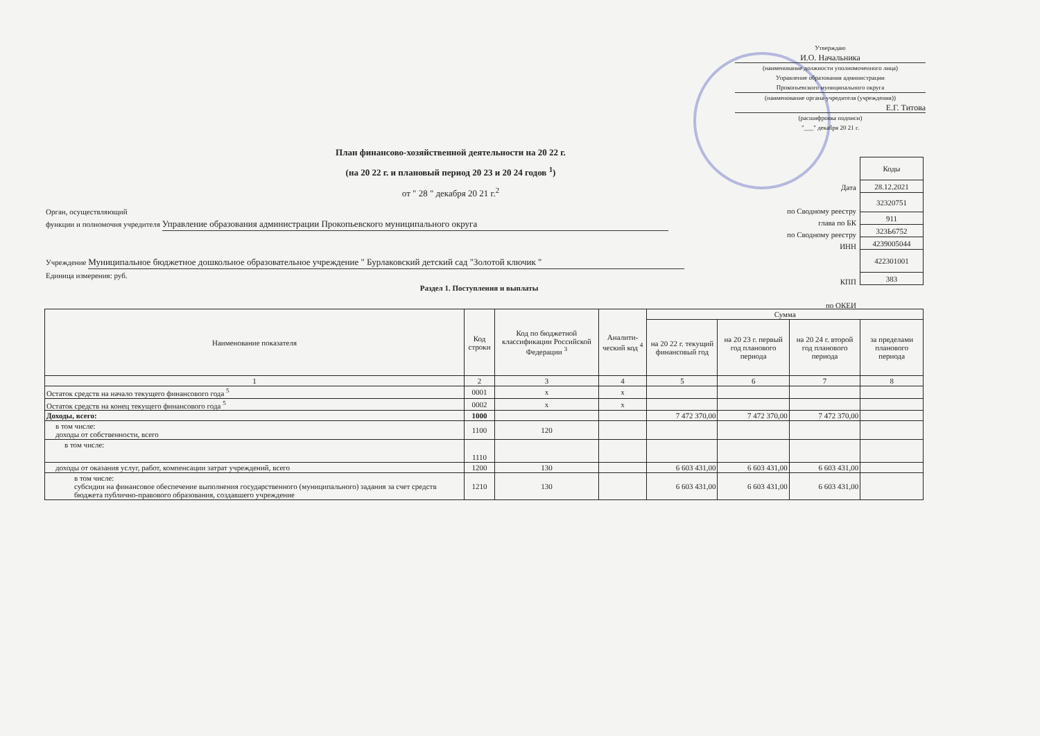Утверждаю
И.О. Начальника
(наименование должности уполномоченного лица)
Управление образования администрации
Прокопьевского муниципального округа
(наименование органа-учредителя (учреждения))
Е.Г. Титова
(расшифровка подписи)
"___" декабря 20 21 г.
План финансово-хозяйственной деятельности на 20 22 г.
(на 20 22 г. и плановый период 20 23 и 20 24 годов <sup>1</sup>)
от " 28 " декабря 20 21 г.<sup>2</sup>
| Коды |
| 28.12.2021 |
| 32320751 |
| 911 |
| 323Ь6752 |
| 4239005044 |
| 422301001 |
| 383 |
Дата
по Сводному реестру
глава по БК
по Сводному реестру
ИНН
КПП
по ОКЕИ
Орган, осуществляющий
функции и полномочия учредителя Управление образования администрации Прокопьевского муниципального округа
Учреждение Муниципальное бюджетное дошкольное образовательное учреждение " Бурлаковский детский сад "Золотой ключик "
Единица измерения: руб.
Раздел 1. Поступления и выплаты
| Наименование показателя | Код строки | Код по бюджетной классификации Российской Федерации <sup>3</sup> | Аналити-ческий код <sup>4</sup> | Сумма | | | |
| --- | --- | --- | --- | --- | --- | --- | --- |
| | | | | на 20 22 г. текущий финансовый год | на 20 23 г. первый год планового периода | на 20 24 г. второй год планового периода | за пределами планового периода |
| 1 | 2 | 3 | 4 | 5 | 6 | 7 | 8 |
| Остаток средств на начало текущего финансового года <sup>5</sup> | 0001 | x | x | | | | |
| Остаток средств на конец текущего финансового года <sup>5</sup> | 0002 | x | x | | | | |
| Доходы, всего: | 1000 | | | 7 472 370,00 | 7 472 370,00 | 7 472 370,00 | |
| в том числе: доходы от собственности, всего | 1100 | 120 | | | | | |
| в том числе: | 1110 | | | | | | |
| доходы от оказания услуг, работ, компенсации затрат учреждений, всего | 1200 | 130 | | 6 603 431,00 | 6 603 431,00 | 6 603 431,00 | |
| в том числе: субсидии на финансовое обеспечение выполнения государственного (муниципального) задания за счет средств бюджета публично-правового образования, создавшего учреждение | 1210 | 130 | | 6 603 431,00 | 6 603 431,00 | 6 603 431,00 | |